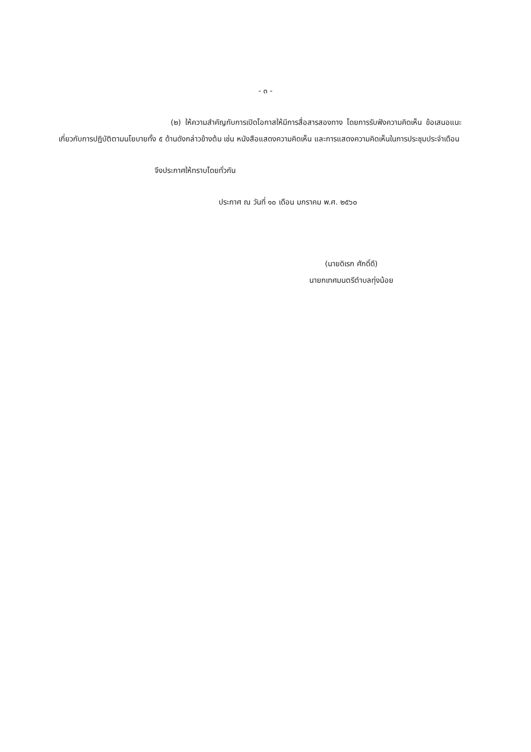- ๓ -
(๒) ให้ความสำคัญกับการเปิดโอกาสให้มีการสื่อสารสองทาง โดยการรับฟังความคิดเห็น ข้อเสนอแนะเกี่ยวกับการปฏิบัติตามนโยบายทั้ง ๕ ด้านดังกล่าวข้างต้น เช่น หนังสือแสดงความคิดเห็น และการแสดงความคิดเห็นในการประชุมประจำเดือน
จึงประกาศให้ทราบโดยทั่วกัน
ประกาศ ณ วันที่ ๑๐ เดือน มกราคม พ.ศ. ๒๕๖๐
(นายดิเรก ศักดิ์ดี)
นายกเทศมนตรีตำบลทุ่งน้อย